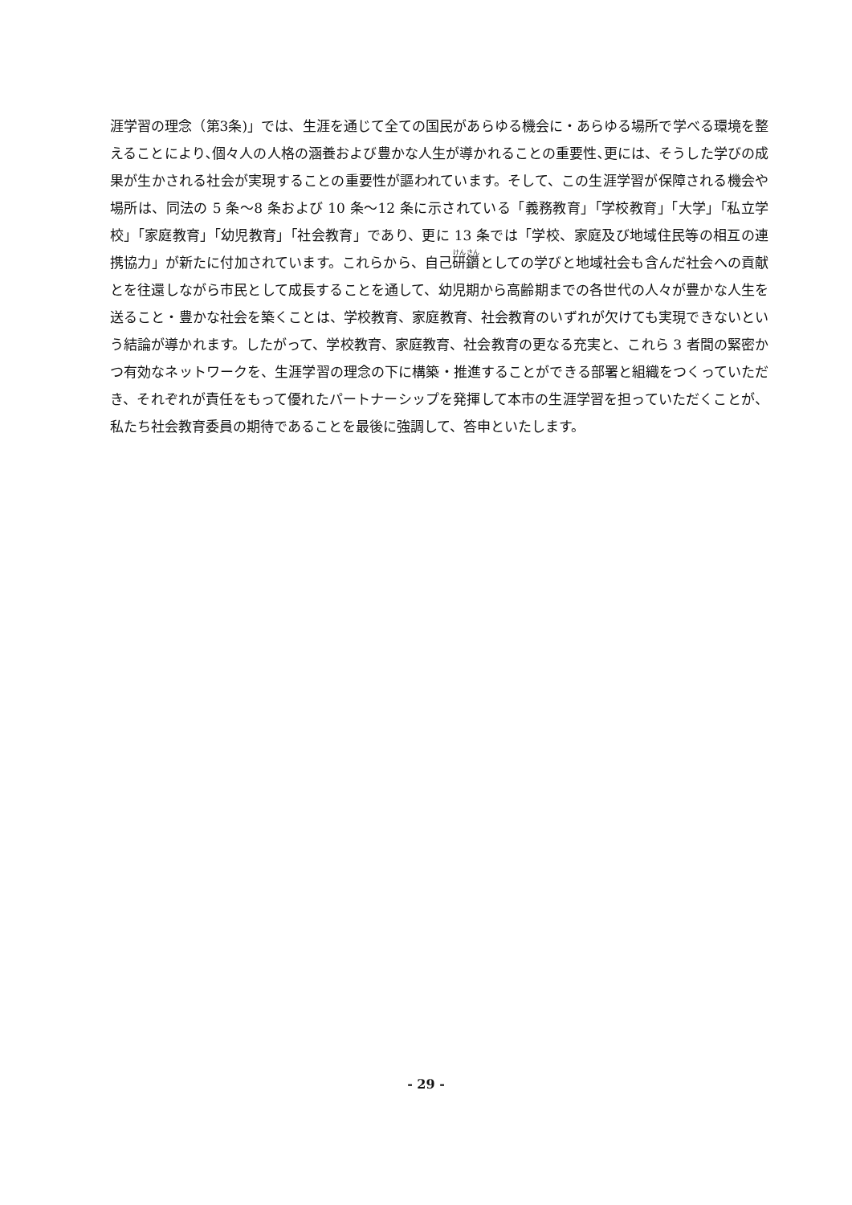涯学習の理念（第3条)」では、生涯を通じて全ての国民があらゆる機会に・あらゆる場所で学べる環境を整えることにより､個々人の人格の涵養および豊かな人生が導かれることの重要性､更には、そうした学びの成果が生かされる社会が実現することの重要性が謳われています。そして、この生涯学習が保障される機会や場所は、同法の 5 条～8 条および 10 条～12 条に示されている「義務教育」｢学校教育｣「大学」｢私立学校｣「家庭教育｣「幼児教育」｢社会教育」であり、更に 13 条では「学校、家庭及び地域住民等の相互の連携協力」が新たに付加されています。これらから、自己研鑽としての学びと地域社会も含んだ社会への貢献とを往還しながら市民として成長することを通して、幼児期から高齢期までの各世代の人々が豊かな人生を送ること・豊かな社会を築くことは、学校教育、家庭教育、社会教育のいずれが欠けても実現できないという結論が導かれます。したがって、学校教育、家庭教育、社会教育の更なる充実と、これら 3 者間の緊密かつ有効なネットワークを、生涯学習の理念の下に構築・推進することができる部署と組織をつくっていただき、それぞれが責任をもって優れたパートナーシップを発揮して本市の生涯学習を担っていただくことが、私たち社会教育委員の期待であることを最後に強調して、答申といたします。
- 29 -